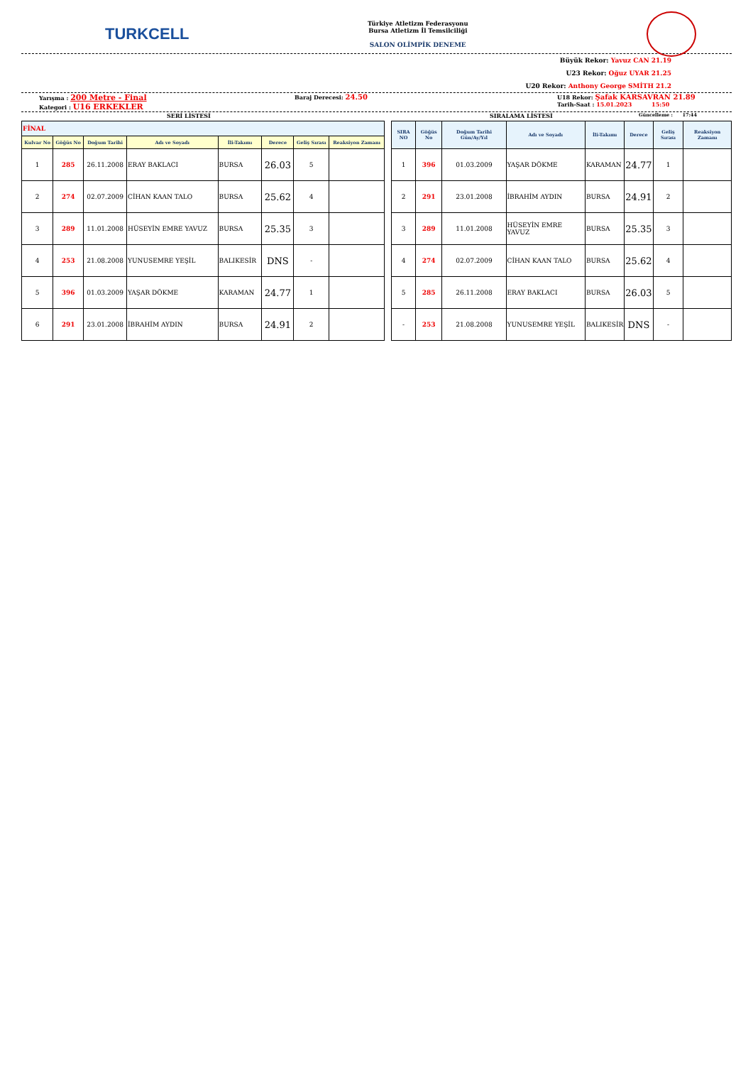TURKCELL
Türkiye Atletizm Federasyonu
Bursa Atletizm İl Temsilciliği
SALON OLİMPİK DENEME
Büyük Rekor: Yavuz CAN 21.19
U23 Rekor: Oğuz UYAR 21.25
U20 Rekor: Anthony George SMİTH 21.2
Yarışma : 200 Metre - Final
Kategori : U16 ERKEKLER
Baraj Derecesi: 24.50
U18 Rekor: Şafak KARSAVRAN 21.89
Tarih-Saat : 15.01.2023 15:50
SERİ LİSTESİ SIRALAMA LİSTESİ
Güncelleme : 17:44
| FİNAL | | | | | | | |
| --- | --- | --- | --- | --- | --- | --- | --- |
| Kulvar No | Göğüs No | Doğum Tarihi | Adı ve Soyadı | İli-Takımı | Derece | Geliş Sırası | Reaksiyon Zamanı |
| 1 | 285 | 26.11.2008 | ERAY BAKLACI | BURSA | 26.03 | 5 | |
| 2 | 274 | 02.07.2009 | CİHAN KAAN TALO | BURSA | 25.62 | 4 | |
| 3 | 289 | 11.01.2008 | HÜSEYİN EMRE YAVUZ | BURSA | 25.35 | 3 | |
| 4 | 253 | 21.08.2008 | YUNUSEMRE YEŞİL | BALIKESİR | DNS | - | |
| 5 | 396 | 01.03.2009 | YAŞAR DÖKME | KARAMAN | 24.77 | 1 | |
| 6 | 291 | 23.01.2008 | İBRAHİM AYDIN | BURSA | 24.91 | 2 | |
| SIRA NO | Göğüs No | Doğum Tarihi Gün/Ay/Yıl | Adı ve Soyadı | İli-Takımı | Derece | Geliş Sırası | Reaksiyon Zamanı |
| --- | --- | --- | --- | --- | --- | --- | --- |
| 1 | 396 | 01.03.2009 | YAŞAR DÖKME | KARAMAN | 24.77 | 1 | |
| 2 | 291 | 23.01.2008 | İBRAHİM AYDIN | BURSA | 24.91 | 2 | |
| 3 | 289 | 11.01.2008 | HÜSEYİN EMRE YAVUZ | BURSA | 25.35 | 3 | |
| 4 | 274 | 02.07.2009 | CİHAN KAAN TALO | BURSA | 25.62 | 4 | |
| 5 | 285 | 26.11.2008 | ERAY BAKLACI | BURSA | 26.03 | 5 | |
| - | 253 | 21.08.2008 | YUNUSEMRE YEŞİL | BALIKESİR | DNS | - | |